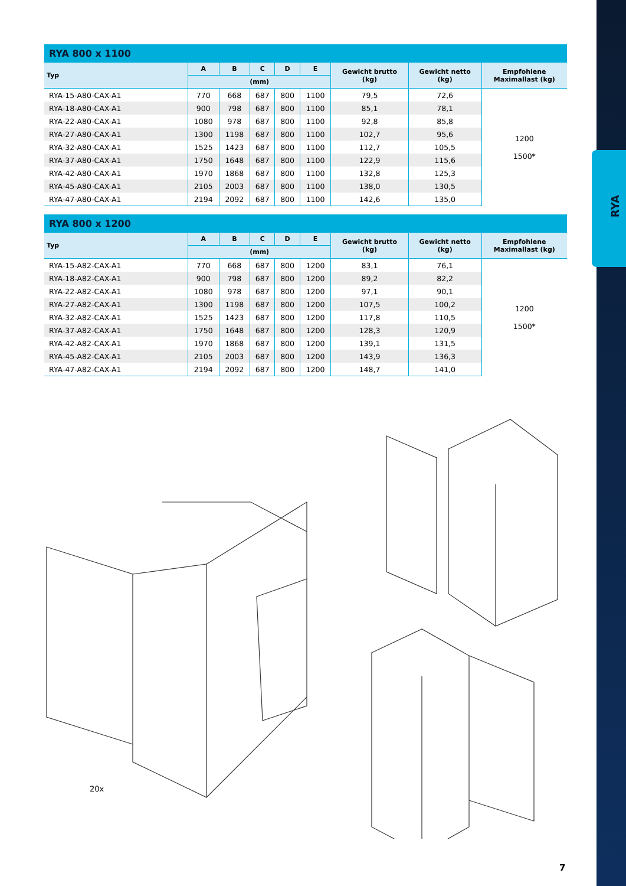RYA
| RYA 800 x 1100 | | | | | | | | |
| --- | --- | --- | --- | --- | --- | --- | --- | --- |
| Typ | A | B | C | D | E | Gewicht brutto (kg) | Gewicht netto (kg) | Empfohlene Maximallast (kg) |
| | (mm) | | | | | | | |
| RYA-15-A80-CAX-A1 | 770 | 668 | 687 | 800 | 1100 | 79,5 | 72,6 | 1200 1500* |
| RYA-18-A80-CAX-A1 | 900 | 798 | 687 | 800 | 1100 | 85,1 | 78,1 | |
| RYA-22-A80-CAX-A1 | 1080 | 978 | 687 | 800 | 1100 | 92,8 | 85,8 | |
| RYA-27-A80-CAX-A1 | 1300 | 1198 | 687 | 800 | 1100 | 102,7 | 95,6 | |
| RYA-32-A80-CAX-A1 | 1525 | 1423 | 687 | 800 | 1100 | 112,7 | 105,5 | |
| RYA-37-A80-CAX-A1 | 1750 | 1648 | 687 | 800 | 1100 | 122,9 | 115,6 | |
| RYA-42-A80-CAX-A1 | 1970 | 1868 | 687 | 800 | 1100 | 132,8 | 125,3 | |
| RYA-45-A80-CAX-A1 | 2105 | 2003 | 687 | 800 | 1100 | 138,0 | 130,5 | |
| RYA-47-A80-CAX-A1 | 2194 | 2092 | 687 | 800 | 1100 | 142,6 | 135,0 | |
| RYA 800 x 1200 | | | | | | | | |
| --- | --- | --- | --- | --- | --- | --- | --- | --- |
| Typ | A | B | C | D | E | Gewicht brutto (kg) | Gewicht netto (kg) | Empfohlene Maximallast (kg) |
| | (mm) | | | | | | | |
| RYA-15-A82-CAX-A1 | 770 | 668 | 687 | 800 | 1200 | 83,1 | 76,1 | 1200 1500* |
| RYA-18-A82-CAX-A1 | 900 | 798 | 687 | 800 | 1200 | 89,2 | 82,2 | |
| RYA-22-A82-CAX-A1 | 1080 | 978 | 687 | 800 | 1200 | 97,1 | 90,1 | |
| RYA-27-A82-CAX-A1 | 1300 | 1198 | 687 | 800 | 1200 | 107,5 | 100,2 | |
| RYA-32-A82-CAX-A1 | 1525 | 1423 | 687 | 800 | 1200 | 117,8 | 110,5 | |
| RYA-37-A82-CAX-A1 | 1750 | 1648 | 687 | 800 | 1200 | 128,3 | 120,9 | |
| RYA-42-A82-CAX-A1 | 1970 | 1868 | 687 | 800 | 1200 | 139,1 | 131,5 | |
| RYA-45-A82-CAX-A1 | 2105 | 2003 | 687 | 800 | 1200 | 143,9 | 136,3 | |
| RYA-47-A82-CAX-A1 | 2194 | 2092 | 687 | 800 | 1200 | 148,7 | 141,0 | |
20x
7